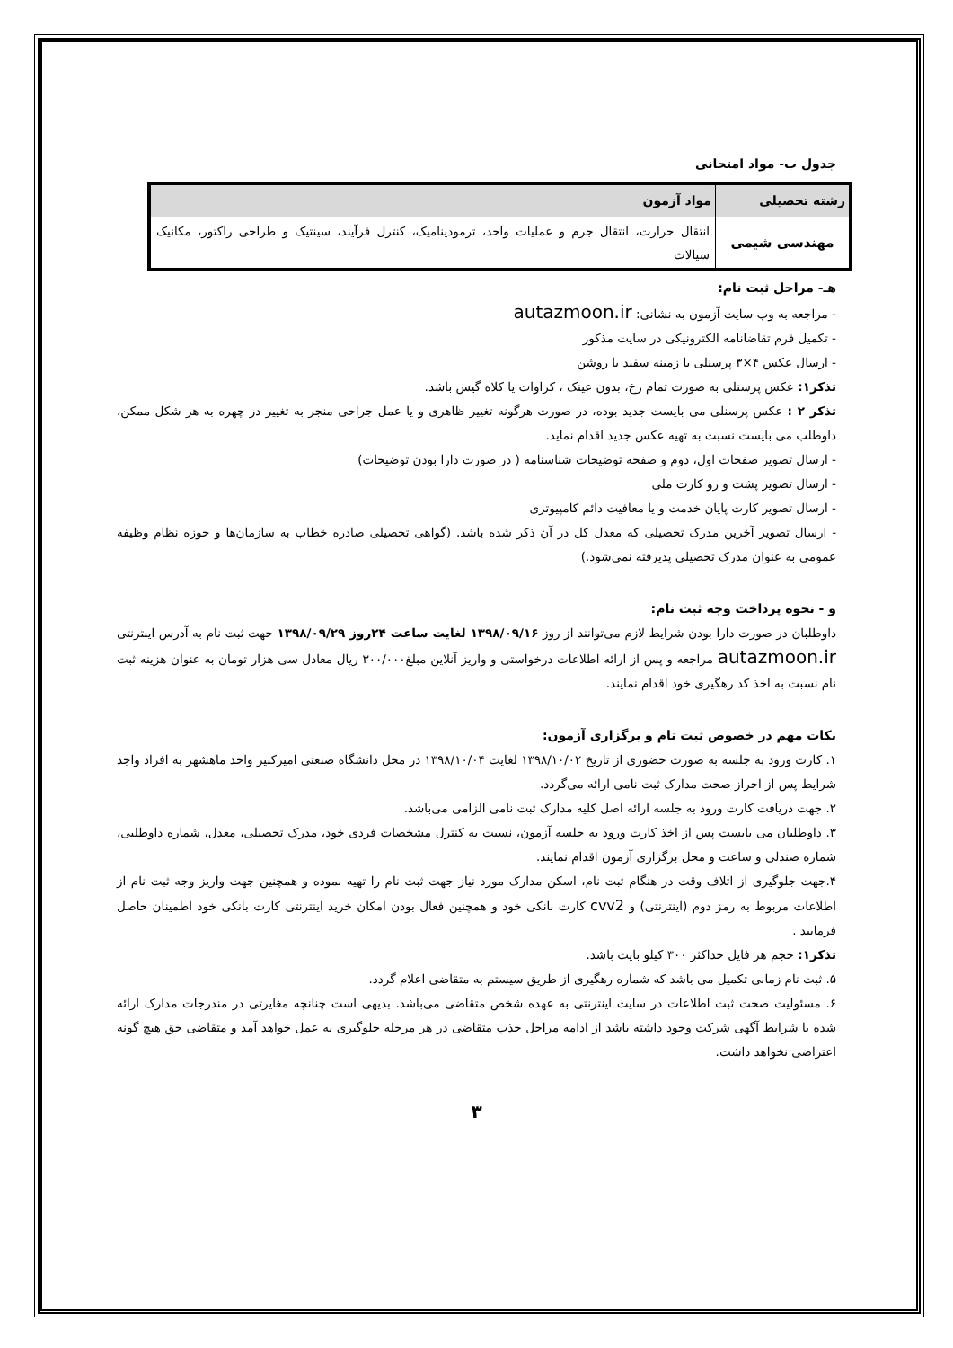جدول ب- مواد امتحانی
| رشته تحصیلی | مواد آزمون |
| --- | --- |
| مهندسی شیمی | انتقال حرارت، انتقال جرم و عملیات واحد، ترمودینامیک، کنترل فرآیند، سینتیک و طراحی راکتور، مکانیک سیالات |
هـ- مراحل ثبت نام:
- مراجعه به وب سایت آزمون به نشانی: autazmoon.ir
- تکمیل فرم تقاضانامه الکترونیکی در سایت مذکور
- ارسال عکس ۴×۳ پرسنلی با زمینه سفید یا روشن
تذکر۱: عکس پرسنلی به صورت تمام رخ، بدون عینک ، کراوات یا کلاه گیس باشد.
تذکر ۲ : عکس پرسنلی می بایست جدید بوده، در صورت هرگونه تغییر ظاهری و یا عمل جراحی منجر به تغییر در چهره به هر شکل ممکن، داوطلب می بایست نسبت به تهیه عکس جدید اقدام نماید.
- ارسال تصویر صفحات اول، دوم و صفحه توضیحات شناسنامه ( در صورت دارا بودن توضیحات)
- ارسال تصویر پشت و رو کارت ملی
- ارسال تصویر کارت پایان خدمت و یا معافیت دائم کامپیوتری
- ارسال تصویر آخرین مدرک تحصیلی که معدل کل در آن ذکر شده باشد. (گواهی تحصیلی صادره خطاب به سازمان‌ها و حوزه نظام وظیفه عمومی به عنوان مدرک تحصیلی پذیرفته نمی‌شود.)
و - نحوه پرداخت وجه ثبت نام:
داوطلبان در صورت دارا بودن شرایط لازم می‌توانند از روز ۱۳۹۸/۰۹/۱۶ لغایت ساعت ۲۴روز ۱۳۹۸/۰۹/۲۹ جهت ثبت نام به آدرس اینترنتی autazmoon.ir مراجعه و پس از ارائه اطلاعات درخواستی و واریز آنلاین مبلغ۳۰۰/۰۰۰ ریال معادل سی هزار تومان به عنوان هزینه ثبت نام نسبت به اخذ کد رهگیری خود اقدام نمایند.
نکات مهم در خصوص ثبت نام و برگزاری آزمون:
۱. کارت ورود به جلسه به صورت حضوری از تاریخ ۱۳۹۸/۱۰/۰۲ لغایت ۱۳۹۸/۱۰/۰۴ در محل دانشگاه صنعتی امیرکبیر واحد ماهشهر به افراد واجد شرایط پس از احراز صحت مدارک ثبت نامی ارائه می‌گردد.
۲. جهت دریافت کارت ورود به جلسه ارائه اصل کلیه مدارک ثبت نامی الزامی می‌باشد.
۳. داوطلبان می بایست پس از اخذ کارت ورود به جلسه آزمون، نسبت به کنترل مشخصات فردی خود، مدرک تحصیلی، معدل، شماره داوطلبی، شماره صندلی و ساعت و محل برگزاری آزمون اقدام نمایند.
۴.جهت جلوگیری از اتلاف وقت در هنگام ثبت نام، اسکن مدارک مورد نیاز جهت ثبت نام را تهیه نموده و همچنین جهت واریز وجه ثبت نام از اطلاعات مربوط به رمز دوم (اینترنتی) و cvv2 کارت بانکی خود و همچنین فعال بودن امکان خرید اینترنتی کارت بانکی خود اطمینان حاصل فرمایید .
تذکر۱: حجم هر فایل حداکثر ۳۰۰ کیلو بایت باشد.
۵. ثبت نام زمانی تکمیل می باشد که شماره رهگیری از طریق سیستم به متقاضی اعلام گردد.
۶. مسئولیت صحت ثبت اطلاعات در سایت اینترنتی به عهده شخص متقاضی می‌باشد. بدیهی است چنانچه مغایرتی در مندرجات مدارک ارائه شده با شرایط آگهی شرکت وجود داشته باشد از ادامه مراحل جذب متقاضی در هر مرحله جلوگیری به عمل خواهد آمد و متقاضی حق هیچ گونه اعتراضی نخواهد داشت.
۳